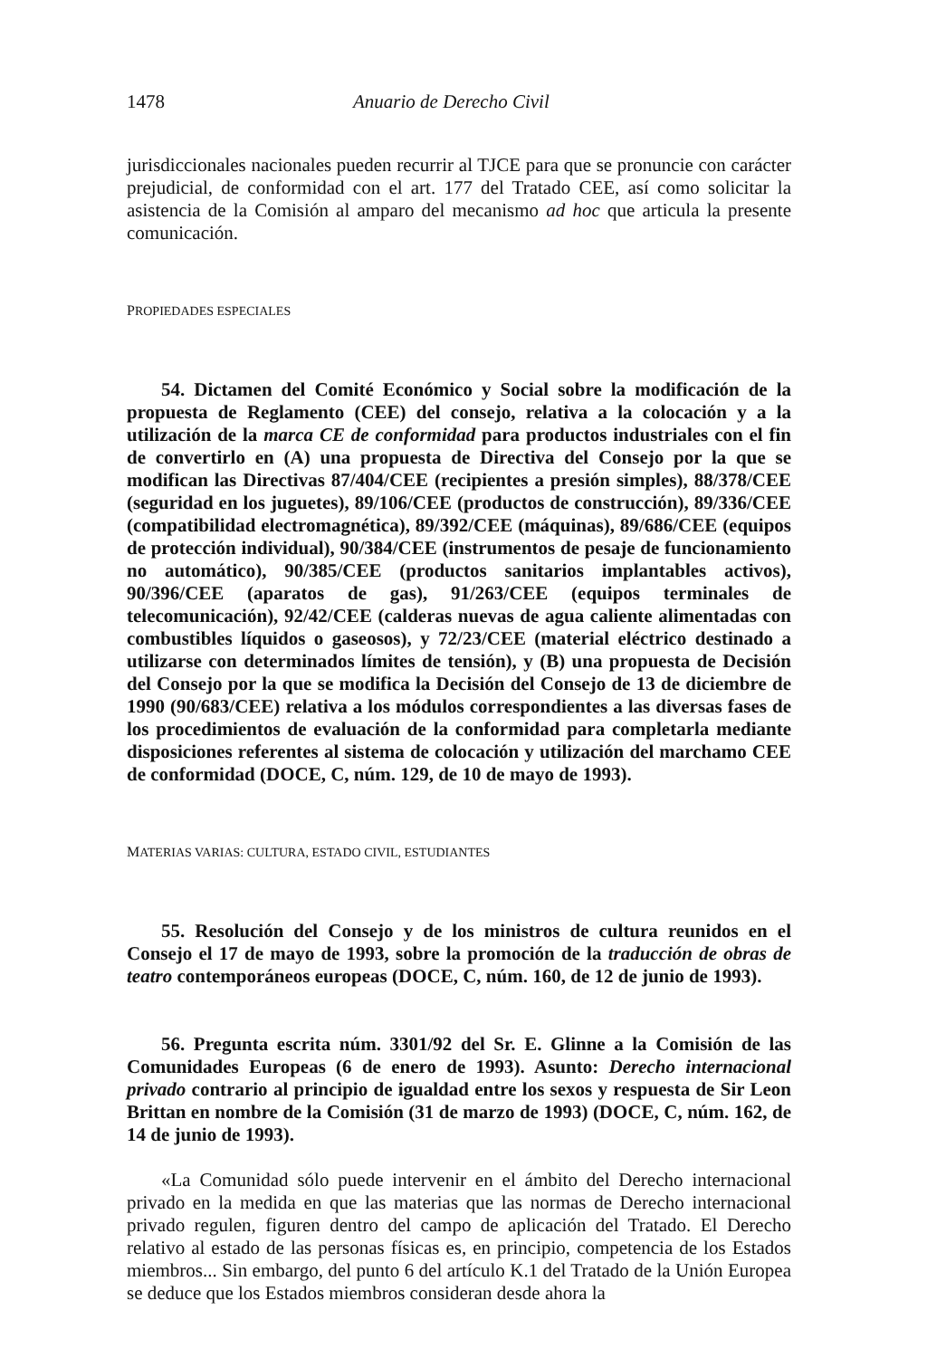1478 Anuario de Derecho Civil
jurisdiccionales nacionales pueden recurrir al TJCE para que se pronuncie con carácter prejudicial, de conformidad con el art. 177 del Tratado CEE, así como solicitar la asistencia de la Comisión al amparo del mecanismo ad hoc que articula la presente comunicación.
PROPIEDADES ESPECIALES
54. Dictamen del Comité Económico y Social sobre la modificación de la propuesta de Reglamento (CEE) del consejo, relativa a la colocación y a la utilización de la marca CE de conformidad para productos industriales con el fin de convertirlo en (A) una propuesta de Directiva del Consejo por la que se modifican las Directivas 87/404/CEE (recipientes a presión simples), 88/378/CEE (seguridad en los juguetes), 89/106/CEE (productos de construcción), 89/336/CEE (compatibilidad electromagnética), 89/392/CEE (máquinas), 89/686/CEE (equipos de protección individual), 90/384/CEE (instrumentos de pesaje de funcionamiento no automático), 90/385/CEE (productos sanitarios implantables activos), 90/396/CEE (aparatos de gas), 91/263/CEE (equipos terminales de telecomunicación), 92/42/CEE (calderas nuevas de agua caliente alimentadas con combustibles líquidos o gaseosos), y 72/23/CEE (material eléctrico destinado a utilizarse con determinados límites de tensión), y (B) una propuesta de Decisión del Consejo por la que se modifica la Decisión del Consejo de 13 de diciembre de 1990 (90/683/CEE) relativa a los módulos correspondientes a las diversas fases de los procedimientos de evaluación de la conformidad para completarla mediante disposiciones referentes al sistema de colocación y utilización del marchamo CEE de conformidad (DOCE, C, núm. 129, de 10 de mayo de 1993).
MATERIAS VARIAS: CULTURA, ESTADO CIVIL, ESTUDIANTES
55. Resolución del Consejo y de los ministros de cultura reunidos en el Consejo el 17 de mayo de 1993, sobre la promoción de la traducción de obras de teatro contemporáneos europeas (DOCE, C, núm. 160, de 12 de junio de 1993).
56. Pregunta escrita núm. 3301/92 del Sr. E. Glinne a la Comisión de las Comunidades Europeas (6 de enero de 1993). Asunto: Derecho internacional privado contrario al principio de igualdad entre los sexos y respuesta de Sir Leon Brittan en nombre de la Comisión (31 de marzo de 1993) (DOCE, C, núm. 162, de 14 de junio de 1993).
«La Comunidad sólo puede intervenir en el ámbito del Derecho internacional privado en la medida en que las materias que las normas de Derecho internacional privado regulen, figuren dentro del campo de aplicación del Tratado. El Derecho relativo al estado de las personas físicas es, en principio, competencia de los Estados miembros... Sin embargo, del punto 6 del artículo K.1 del Tratado de la Unión Europea se deduce que los Estados miembros consideran desde ahora la